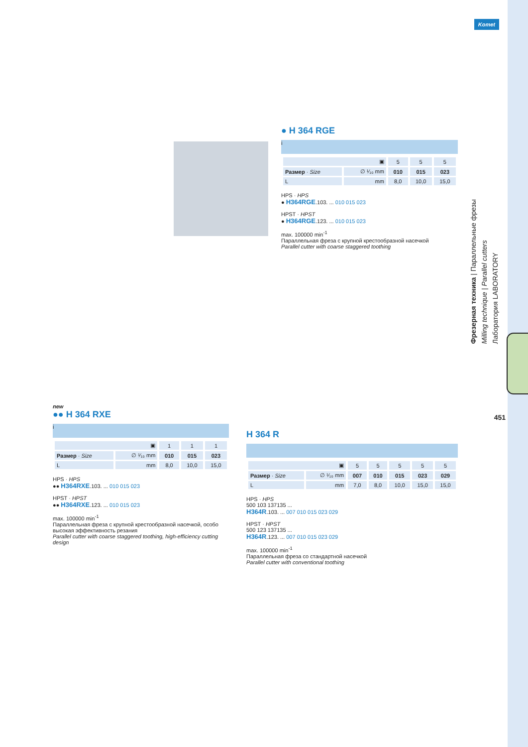Komet
Фрезерная техника | Параллельные фрезы
Milling technique | Parallel cutters
Лаборатория LABORATORY
451
● H 364 RGE
i
| ▣ | | 5 | 5 | 5 |
| Размер · Size | ∅ ¹⁄₁₀ mm | 010 | 015 | 023 |
| L | mm | 8,0 | 10,0 | 15,0 |
HPS · HPS
● H364RGE.103. ... 010 015 023
HPST · HPST
● H364RGE.123. ... 010 015 023
max. 100000 min<sup>-1</sup>
Параллельная фреза с крупной крестообразной насечкой
Parallel cutter with coarse staggered toothing
new
●● H 364 RXE
i
| ▣ | | 1 | 1 | 1 |
| Размер · Size | ∅ ¹⁄₁₀ mm | 010 | 015 | 023 |
| L | mm | 8,0 | 10,0 | 15,0 |
HPS · HPS
●● H364RXE.103. ... 010 015 023
HPST · HPST
●● H364RXE.123. ... 010 015 023
max. 100000 min<sup>-1</sup>
Параллельная фреза с крупной крестообразной насечкой, особо высокая эффективность резания
Parallel cutter with coarse staggered toothing, high-efficiency cutting design
H 364 R
| ▣ | | 5 | 5 | 5 | 5 | 5 |
| Размер · Size | ∅ ¹⁄₁₀ mm | 007 | 010 | 015 | 023 | 029 |
| L | mm | 7,0 | 8,0 | 10,0 | 15,0 | 15,0 |
HPS · HPS
500 103 137135 ...
H364R.103. ... 007 010 015 023 029
HPST · HPST
500 123 137135 ...
H364R.123. ... 007 010 015 023 029
max. 100000 min<sup>-1</sup>
Параллельная фреза со стандартной насечкой
Parallel cutter with conventional toothing